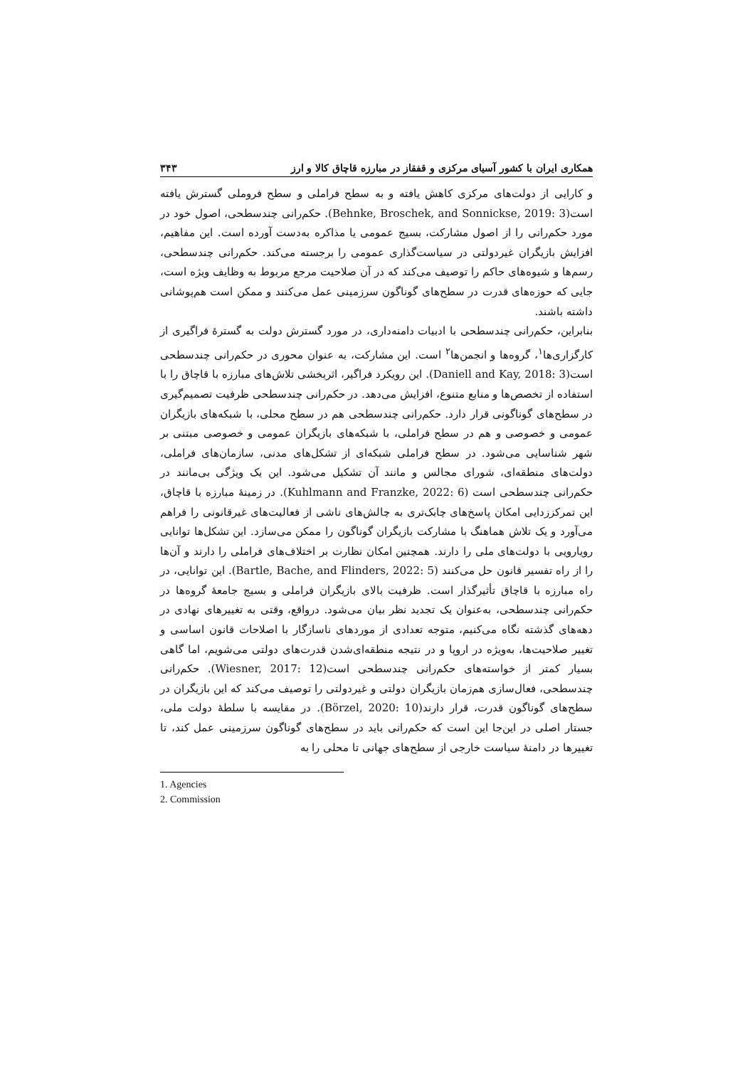همکاری ایران با کشور آسیای مرکزی و قفقاز در مبارزه قاچاق کالا و ارز ۳۴۳
و کارایی از دولت‌های مرکزی کاهش یافته و به سطح فراملی و سطح فروملی گسترش یافته است(Behnke, Broschek, and Sonnickse, 2019: 3). حکم‌رانی چندسطحی، اصول خود در مورد حکم‌رانی را از اصول مشارکت، بسیج عمومی یا مذاکره به‌دست آورده است. این مفاهیم، افزایش بازیگران غیردولتی در سیاست‌گذاری عمومی را برجسته می‌کند. حکم‌رانی چندسطحی، رسم‌ها و شیوه‌های حاکم را توصیف می‌کند که در آن صلاحیت مرجع مربوط به وظایف ویژه است، جایی که حوزه‌های قدرت در سطح‌های گوناگون سرزمینی عمل می‌کنند و ممکن است هم‌پوشانی داشته باشند.
بنابراین، حکم‌رانی چندسطحی با ادبیات دامنه‌داری، در مورد گسترش دولت به گسترهٔ فراگیری از کارگزاری‌ها<sup>۱</sup>، گروه‌ها و انجمن‌ها<sup>۲</sup> است. این مشارکت، به عنوان محوری در حکم‌رانی چندسطحی است(Daniell and Kay, 2018: 3). این رویکرد فراگیر، اثربخشی تلاش‌های مبارزه با قاچاق را با استفاده از تخصص‌ها و منابع متنوع، افزایش می‌دهد. در حکم‌رانی چندسطحی ظرفیت تصمیم‌گیری در سطح‌های گوناگونی قرار دارد. حکم‌رانی چندسطحی هم در سطح محلی، با شبکه‌های بازیگران عمومی و خصوصی و هم در سطح فراملی، با شبکه‌های بازیگران عمومی و خصوصی مبتنی بر شهر شناسایی می‌شود. در سطح فراملی شبکه‌ای از تشکل‌های مدنی، سازمان‌های فراملی، دولت‌های منطقه‌ای، شورای مجالس و مانند آن تشکیل می‌شود. این یک ویژگی بی‌مانند در حکم‌رانی چندسطحی است (Kuhlmann and Franzke, 2022: 6). در زمینهٔ مبارزه با قاچاق، این تمرکززدایی امکان پاسخ‌های چابک‌تری به چالش‌های ناشی از فعالیت‌های غیرقانونی را فراهم می‌آورد و یک تلاش هماهنگ با مشارکت بازیگران گوناگون را ممکن می‌سازد. این تشکل‌ها توانایی رویارویی با دولت‌های ملی را دارند. همچنین امکان نظارت بر اختلاف‌های فراملی را دارند و آن‌ها را از راه تفسیر قانون حل می‌کنند (Bartle, Bache, and Flinders, 2022: 5). این توانایی، در راه مبارزه با قاچاق تأثیرگذار است. ظرفیت بالای بازیگران فراملی و بسیج جامعهٔ گروه‌ها در حکم‌رانی چندسطحی، به‌عنوان یک تجدید نظر بیان می‌شود. درواقع، وقتی به تغییرهای نهادی در دهه‌های گذشته نگاه می‌کنیم، متوجه تعدادی از موردهای ناسازگار با اصلاحات قانون اساسی و تغییر صلاحیت‌ها، به‌ویژه در اروپا و در نتیجه منطقه‌ای‌شدن قدرت‌های دولتی می‌شویم، اما گاهی بسیار کمتر از خواسته‌های حکم‌رانی چندسطحی است(Wiesner, 2017: 12). حکم‌رانی چندسطحی، فعال‌سازی هم‌زمان بازیگران دولتی و غیردولتی را توصیف می‌کند که این بازیگران در سطح‌های گوناگون قدرت، قرار دارند(Börzel, 2020: 10). در مقایسه با سلطهٔ دولت ملی، جستار اصلی در این‌جا این است که حکم‌رانی باید در سطح‌های گوناگون سرزمینی عمل کند، تا تغییرها در دامنهٔ سیاست خارجی از سطح‌های جهانی تا محلی را به
1. Agencies
2. Commission